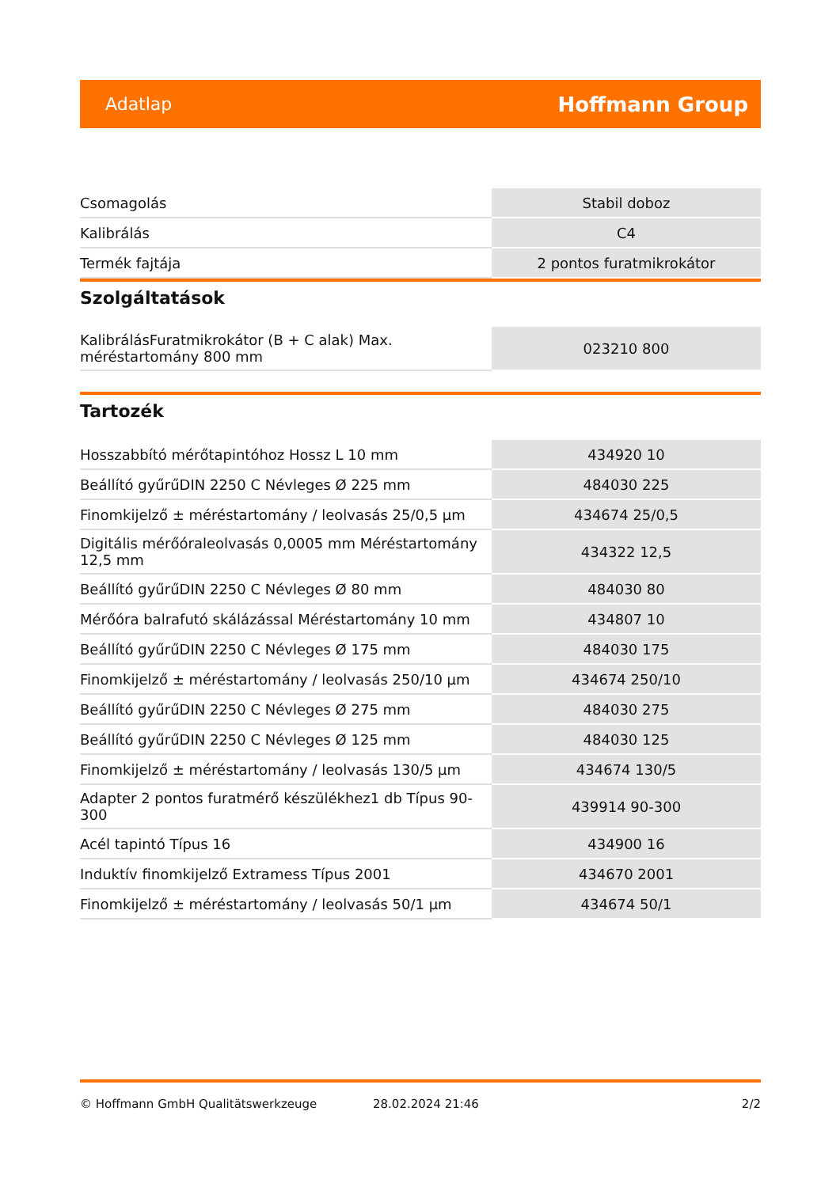Adatlap Hoffmann Group
| Csomagolás | Stabil doboz |
| Kalibrálás | C4 |
| Termék fajtája | 2 pontos furatmikrokátor |
Szolgáltatások
| KalibrálásFuratmikrokátor (B + C alak) Max. méréstartomány 800 mm | 023210 800 |
Tartozék
| Hosszabbító mérőtapintóhoz Hossz L 10 mm | 434920 10 |
| Beállító gyűrűDIN 2250 C Névleges Ø 225 mm | 484030 225 |
| Finomkijelző ± méréstartomány / leolvasás 25/0,5 µm | 434674 25/0,5 |
| Digitális mérőóraleolvasás 0,0005 mm Méréstartomány 12,5 mm | 434322 12,5 |
| Beállító gyűrűDIN 2250 C Névleges Ø 80 mm | 484030 80 |
| Mérőóra balrafutó skálázással Méréstartomány 10 mm | 434807 10 |
| Beállító gyűrűDIN 2250 C Névleges Ø 175 mm | 484030 175 |
| Finomkijelző ± méréstartomány / leolvasás 250/10 µm | 434674 250/10 |
| Beállító gyűrűDIN 2250 C Névleges Ø 275 mm | 484030 275 |
| Beállító gyűrűDIN 2250 C Névleges Ø 125 mm | 484030 125 |
| Finomkijelző ± méréstartomány / leolvasás 130/5 µm | 434674 130/5 |
| Adapter 2 pontos furatmérő készülékhez1 db Típus 90-300 | 439914 90-300 |
| Acél tapintó Típus 16 | 434900 16 |
| Induktív finomkijelző Extramess Típus 2001 | 434670 2001 |
| Finomkijelző ± méréstartomány / leolvasás 50/1 µm | 434674 50/1 |
© Hoffmann GmbH Qualitätswerkzeuge 28.02.2024 21:46 2/2